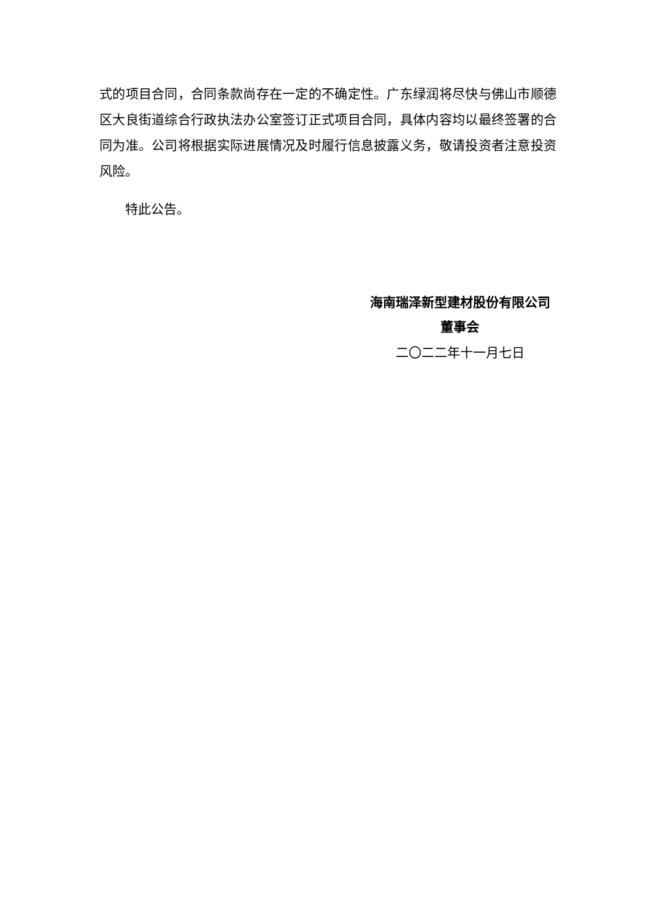式的项目合同，合同条款尚存在一定的不确定性。广东绿润将尽快与佛山市顺德区大良街道综合行政执法办公室签订正式项目合同，具体内容均以最终签署的合同为准。公司将根据实际进展情况及时履行信息披露义务，敬请投资者注意投资风险。
特此公告。
海南瑞泽新型建材股份有限公司
董事会
二〇二二年十一月七日